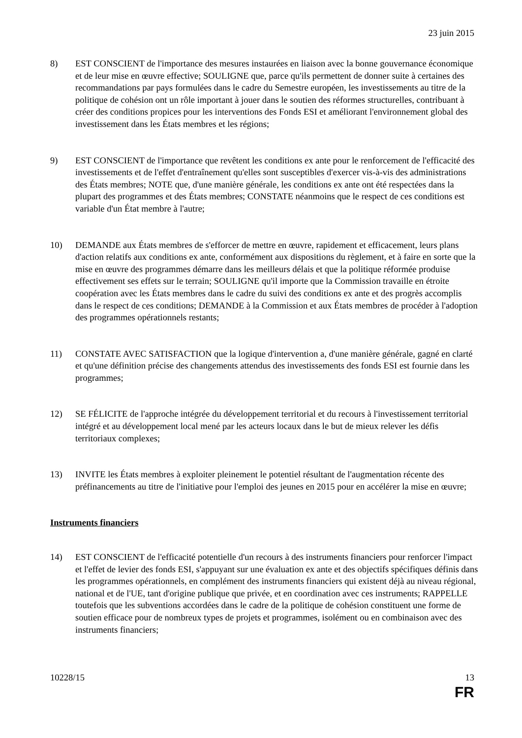23 juin 2015
8) EST CONSCIENT de l'importance des mesures instaurées en liaison avec la bonne gouvernance économique et de leur mise en œuvre effective; SOULIGNE que, parce qu'ils permettent de donner suite à certaines des recommandations par pays formulées dans le cadre du Semestre européen, les investissements au titre de la politique de cohésion ont un rôle important à jouer dans le soutien des réformes structurelles, contribuant à créer des conditions propices pour les interventions des Fonds ESI et améliorant l'environnement global des investissement dans les États membres et les régions;
9) EST CONSCIENT de l'importance que revêtent les conditions ex ante pour le renforcement de l'efficacité des investissements et de l'effet d'entraînement qu'elles sont susceptibles d'exercer vis-à-vis des administrations des États membres; NOTE que, d'une manière générale, les conditions ex ante ont été respectées dans la plupart des programmes et des États membres; CONSTATE néanmoins que le respect de ces conditions est variable d'un État membre à l'autre;
10) DEMANDE aux États membres de s'efforcer de mettre en œuvre, rapidement et efficacement, leurs plans d'action relatifs aux conditions ex ante, conformément aux dispositions du règlement, et à faire en sorte que la mise en œuvre des programmes démarre dans les meilleurs délais et que la politique réformée produise effectivement ses effets sur le terrain; SOULIGNE qu'il importe que la Commission travaille en étroite coopération avec les États membres dans le cadre du suivi des conditions ex ante et des progrès accomplis dans le respect de ces conditions; DEMANDE à la Commission et aux États membres de procéder à l'adoption des programmes opérationnels restants;
11) CONSTATE AVEC SATISFACTION que la logique d'intervention a, d'une manière générale, gagné en clarté et qu'une définition précise des changements attendus des investissements des fonds ESI est fournie dans les programmes;
12) SE FÉLICITE de l'approche intégrée du développement territorial et du recours à l'investissement territorial intégré et au développement local mené par les acteurs locaux dans le but de mieux relever les défis territoriaux complexes;
13) INVITE les États membres à exploiter pleinement le potentiel résultant de l'augmentation récente des préfinancements au titre de l'initiative pour l'emploi des jeunes en 2015 pour en accélérer la mise en œuvre;
Instruments financiers
14) EST CONSCIENT de l'efficacité potentielle d'un recours à des instruments financiers pour renforcer l'impact et l'effet de levier des fonds ESI, s'appuyant sur une évaluation ex ante et des objectifs spécifiques définis dans les programmes opérationnels, en complément des instruments financiers qui existent déjà au niveau régional, national et de l'UE, tant d'origine publique que privée, et en coordination avec ces instruments; RAPPELLE toutefois que les subventions accordées dans le cadre de la politique de cohésion constituent une forme de soutien efficace pour de nombreux types de projets et programmes, isolément ou en combinaison avec des instruments financiers;
10228/15 13
FR